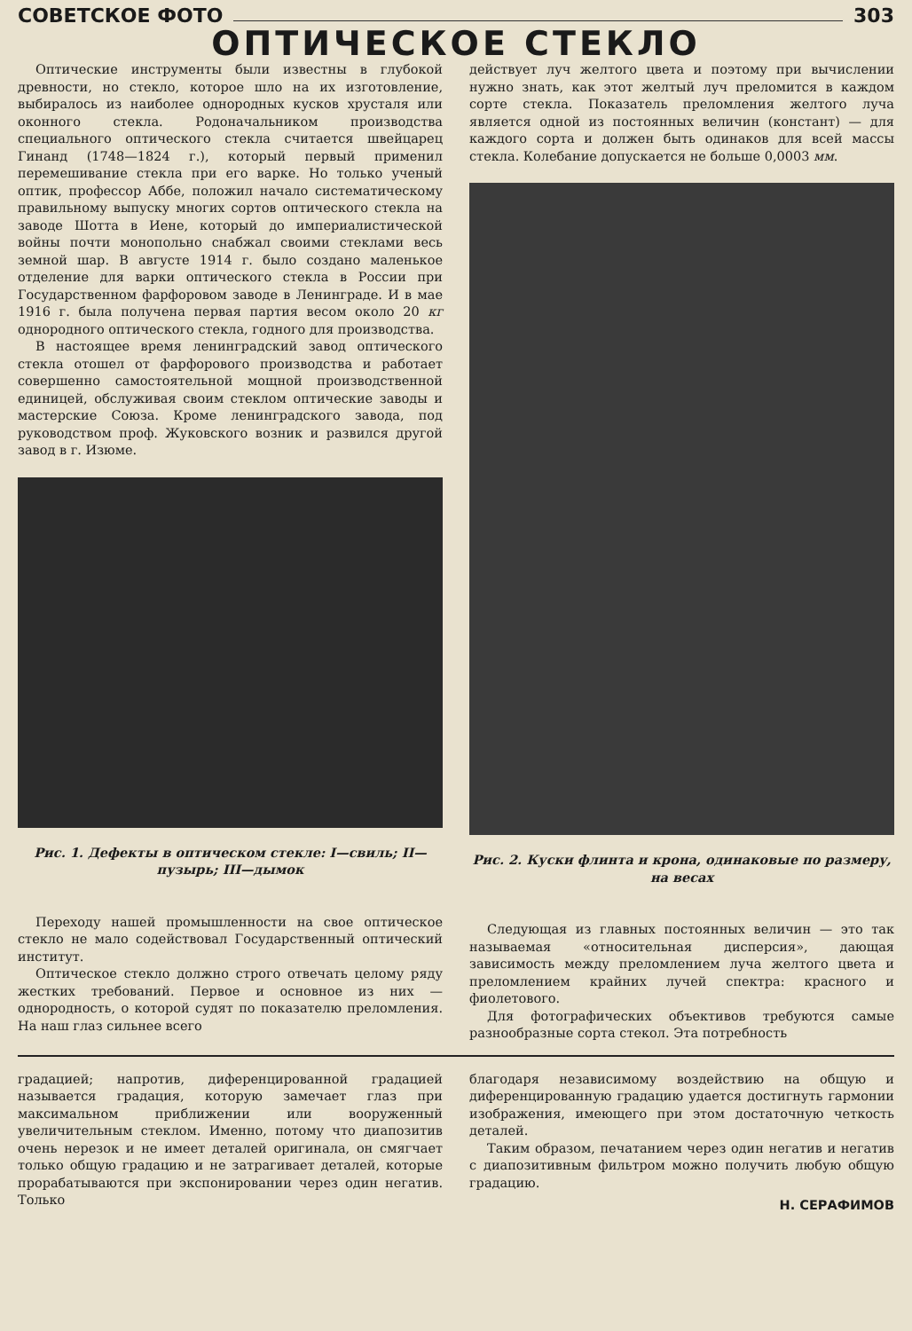СОВЕТСКОЕ ФОТО 303
ОПТИЧЕСКОЕ СТЕКЛО
Оптические инструменты были известны в глубокой древности, но стекло, которое шло на их изготовление, выбиралось из наиболее однородных кусков хрусталя или оконного стекла. Родоначальником производства специального оптического стекла считается швейцарец Гинанд (1748—1824 г.), который первый применил перемешивание стекла при его варке. Но только ученый оптик, профессор Аббе, положил начало систематическому правильному выпуску многих сортов оптического стекла на заводе Шотта в Иене, который до империалистической войны почти монопольно снабжал своими стеклами весь земной шар. В августе 1914 г. было создано маленькое отделение для варки оптического стекла в России при Государственном фарфоровом заводе в Ленинграде. И в мае 1916 г. была получена первая партия весом около 20 кг однородного оптического стекла, годного для производства.
В настоящее время ленинградский завод оптического стекла отошел от фарфорового производства и работает совершенно самостоятельной мощной производственной единицей, обслуживая своим стеклом оптические заводы и мастерские Союза. Кроме ленинградского завода, под руководством проф. Жуковского возник и развился другой завод в г. Изюме.
Рис. 1. Дефекты в оптическом стекле: I—свиль; II—пузырь; III—дымок
Переходу нашей промышленности на свое оптическое стекло не мало содействовал Государственный оптический институт.
Оптическое стекло должно строго отвечать целому ряду жестких требований. Первое и основное из них — однородность, о которой судят по показателю преломления. На наш глаз сильнее всего
действует луч желтого цвета и поэтому при вычислении нужно знать, как этот желтый луч преломится в каждом сорте стекла. Показатель преломления желтого луча является одной из постоянных величин (констант) — для каждого сорта и должен быть одинаков для всей массы стекла. Колебание допускается не больше 0,0003 мм.
Рис. 2. Куски флинта и крона, одинаковые по размеру, на весах
Следующая из главных постоянных величин — это так называемая «относительная дисперсия», дающая зависимость между преломлением луча желтого цвета и преломлением крайних лучей спектра: красного и фиолетового.
Для фотографических объективов требуются самые разнообразные сорта стекол. Эта потребность
градацией; напротив, диференцированной градацией называется градация, которую замечает глаз при максимальном приближении или вооруженный увеличительным стеклом. Именно, потому что диапозитив очень нерезок и не имеет деталей оригинала, он смягчает только общую градацию и не затрагивает деталей, которые прорабатываются при экспонировании через один негатив. Только
благодаря независимому воздействию на общую и диференцированную градацию удается достигнуть гармонии изображения, имеющего при этом достаточную четкость деталей.
Таким образом, печатанием через один негатив и негатив с диапозитивным фильтром можно получить любую общую градацию.
Н. СЕРАФИМОВ